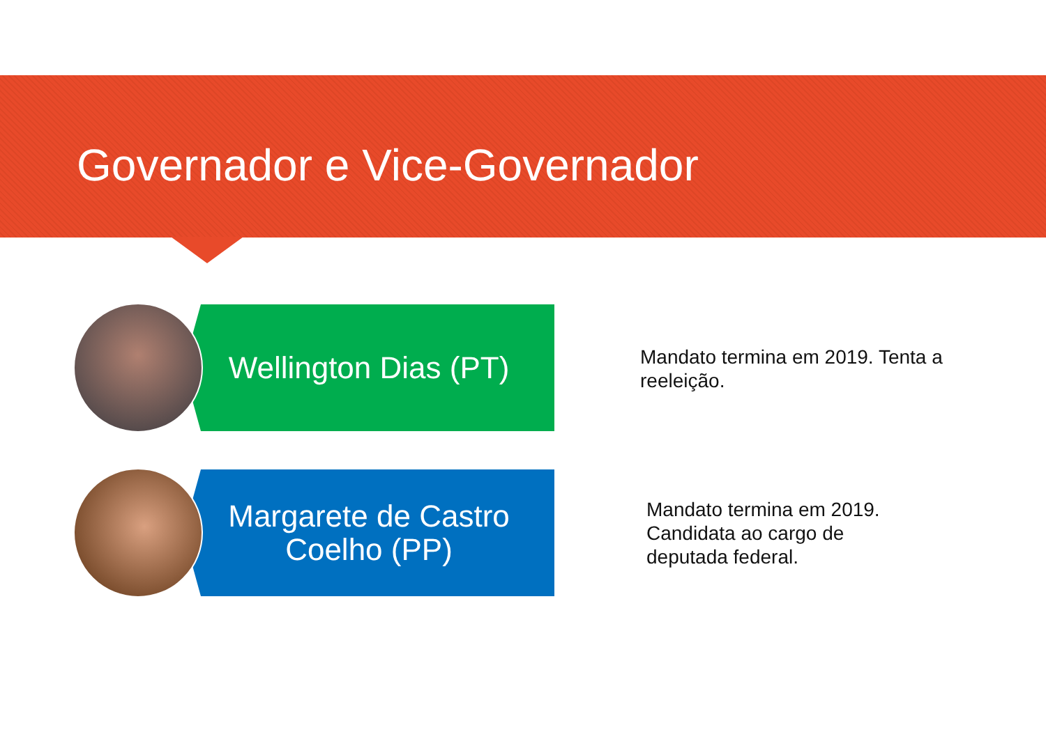Governador e Vice-Governador
Wellington Dias (PT)
Mandato termina em 2019. Tenta a reeleição.
Margarete de Castro Coelho (PP)
Mandato termina em 2019. Candidata ao cargo de deputada federal.